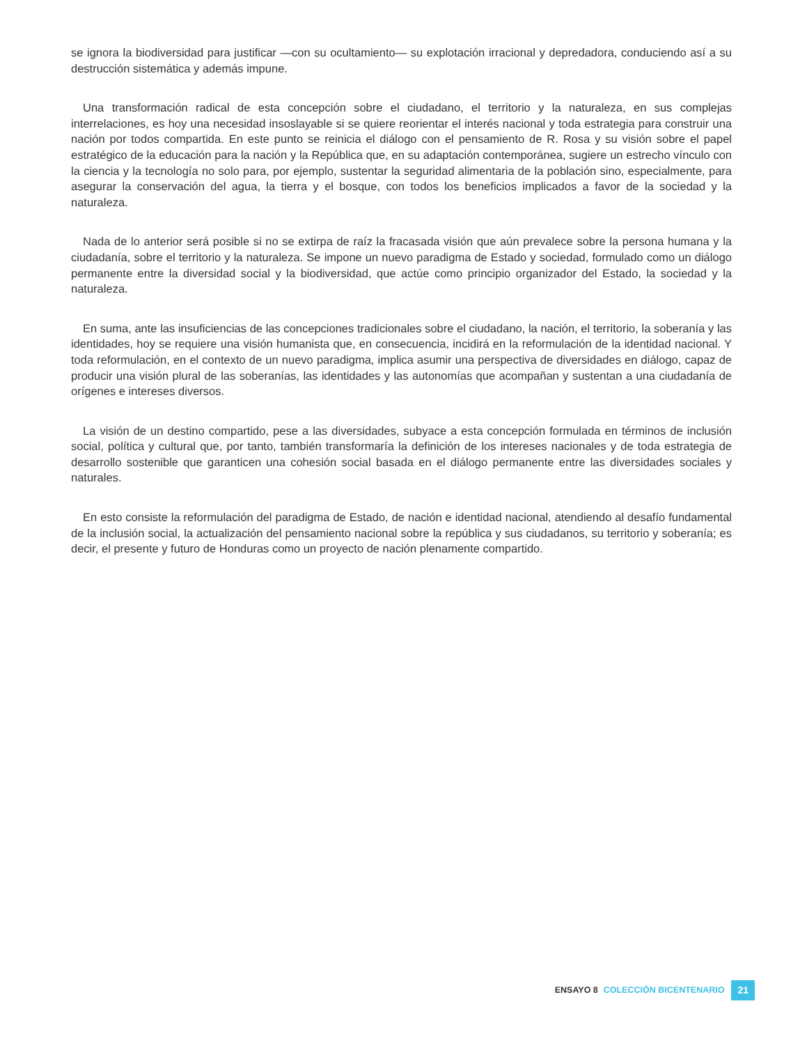se ignora la biodiversidad para justificar —con su ocultamiento— su explotación irracional y depredadora, conduciendo así a su destrucción sistemática y además impune.
Una transformación radical de esta concepción sobre el ciudadano, el territorio y la naturaleza, en sus complejas interrelaciones, es hoy una necesidad insoslayable si se quiere reorientar el interés nacional y toda estrategia para construir una nación por todos compartida. En este punto se reinicia el diálogo con el pensamiento de R. Rosa y su visión sobre el papel estratégico de la educación para la nación y la República que, en su adaptación contemporánea, sugiere un estrecho vínculo con la ciencia y la tecnología no solo para, por ejemplo, sustentar la seguridad alimentaria de la población sino, especialmente, para asegurar la conservación del agua, la tierra y el bosque, con todos los beneficios implicados a favor de la sociedad y la naturaleza.
Nada de lo anterior será posible si no se extirpa de raíz la fracasada visión que aún prevalece sobre la persona humana y la ciudadanía, sobre el territorio y la naturaleza. Se impone un nuevo paradigma de Estado y sociedad, formulado como un diálogo permanente entre la diversidad social y la biodiversidad, que actúe como principio organizador del Estado, la sociedad y la naturaleza.
En suma, ante las insuficiencias de las concepciones tradicionales sobre el ciudadano, la nación, el territorio, la soberanía y las identidades, hoy se requiere una visión humanista que, en consecuencia, incidirá en la reformulación de la identidad nacional. Y toda reformulación, en el contexto de un nuevo paradigma, implica asumir una perspectiva de diversidades en diálogo, capaz de producir una visión plural de las soberanías, las identidades y las autonomías que acompañan y sustentan a una ciudadanía de orígenes e intereses diversos.
La visión de un destino compartido, pese a las diversidades, subyace a esta concepción formulada en términos de inclusión social, política y cultural que, por tanto, también transformaría la definición de los intereses nacionales y de toda estrategia de desarrollo sostenible que garanticen una cohesión social basada en el diálogo permanente entre las diversidades sociales y naturales.
En esto consiste la reformulación del paradigma de Estado, de nación e identidad nacional, atendiendo al desafío fundamental de la inclusión social, la actualización del pensamiento nacional sobre la república y sus ciudadanos, su territorio y soberanía; es decir, el presente y futuro de Honduras como un proyecto de nación plenamente compartido.
ENSAYO 8 COLECCIÓN BICENTENARIO 21